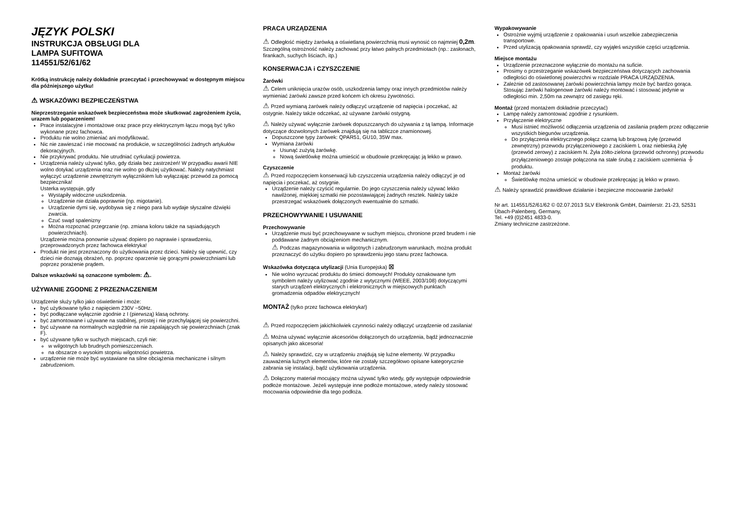JĘZYK POLSKI
INSTRUKCJA OBSŁUGI DLA
LAMPA SUFITOWA
114551/52/61/62
Krótką instrukcję należy dokładnie przeczytać i przechowywać w dostępnym miejscu dla późniejszego użytku!
⚠ WSKAZÓWKI BEZPIECZEŃSTWA
Nieprzestrzeganie wskazówek bezpieczeństwa może skutkować zagrożeniem życia, urazem lub poparzeniem!
Prace instalacyjne i montażowe oraz prace przy elektrycznym łączu mogą być tylko wykonane przez fachowca.
Produktu nie wolno zmieniać ani modyfikować.
Nic nie zawieszać i nie mocować na produkcie, w szczególności żadnych artykułów dekoracyjnych.
Nie przykrywać produktu. Nie utrudniać cyrkulacji powietrza.
Urządzenia należy używać tylko, gdy działa bez zastrzeżeń! W przypadku awarii NIE wolno dotykać urządzenia oraz nie wolno go dłużej użytkować. Należy natychmiast wyłączyć urządzenie zewnętrznym wyłącznikiem lub wyłączając przewód za pomocą bezpiecznika!
Usterka występuje, gdy
Wystąpiły widoczne uszkodzenia.
Urządzenie nie działa poprawnie (np. migotanie).
Urządzenie dymi się, wydobywa się z niego para lub wydaje słyszalne dźwięki zwarcia.
Czuć swąd spalenizny
Można rozpoznać przegrzanie (np. zmiana koloru także na sąsiadujących powierzchniach).
Urządzenie można ponownie używać dopiero po naprawie i sprawdzeniu, przeprowadzonych przez fachowca elektryka!
Produkt nie jest przeznaczony do użytkowania przez dzieci. Należy się upewnić, czy dzieci nie doznają obrażeń, np. poprzez oparzenie się gorącymi powierzchniami lub poprzez porażenie prądem.
Dalsze wskazówki są oznaczone symbolem: ⚠.
UŻYWANIE ZGODNE Z PRZEZNACZENIEM
Urządzenie służy tylko jako oświetlenie i może:
być użytkowane tylko z napięciem 230V ~50Hz.
być podłączane wyłącznie zgodnie z I (pierwszą) klasą ochrony.
być zamontowane i używane na stabilnej, prostej i nie przechylającej się powierzchni.
być używane na normalnych względnie na nie zapalających się powierzchniach (znak F).
być używane tylko w suchych miejscach, czyli nie:
w wilgotnych lub brudnych pomieszczeniach.
na obszarze o wysokim stopniu wilgotności powietrza.
urządzenie nie może być wystawiane na silne obciążenia mechaniczne i silnym zabrudzeniom.
PRACA URZĄDZENIA
⚠ Odległość między żarówką a oświetlaną powierzchnią musi wynosić co najmniej 0,2m. Szczególną ostrożność należy zachować przy łatwo palnych przedmiotach (np.: zasłonach, firankach, suchych liściach, itp.)
KONSERWACJA i CZYSZCZENIE
Żarówki
⚠ Celem uniknięcia urazów osób, uszkodzenia lampy oraz innych przedmiotów należy wymieniać żarówki zawsze przed końcem ich okresu żywotności.
⚠ Przed wymianą żarówek należy odłączyć urządzenie od napięcia i poczekać, aż ostygnie. Należy także odczekać, aż używane żarówki ostygną.
⚠ Należy używać wyłącznie żarówek dopuszczanych do używania z tą lampą. Informacje dotyczące dozwolonych żarówek znajdują się na tabliczce znamionowej.
Dopuszczone typy żarówek: QPAR51, GU10, 35W max.
Wymiana żarówki
Usunąć zużytą żarówkę.
Nową świetlówkę można umieścić w obudowie przekręcając ją lekko w prawo.
Czyszczenie
⚠ Przed rozpoczęciem konserwacji lub czyszczenia urządzenia należy odłączyć je od napięcia i poczekać, aż ostygnie.
Urządzenie należy czyścić regularnie. Do jego czyszczenia należy używać lekko nawilżonej, miękkiej szmatki nie pozostawiającej żadnych resztek. Należy także przestrzegać wskazówek dołączonych ewentualnie do szmatki.
PRZECHOWYWANIE I USUWANIE
Przechowywanie
Urządzenie musi być przechowywane w suchym miejscu, chronione przed brudem i nie poddawane żadnym obciążeniom mechanicznym.
⚠ Podczas magazynowania w wilgotnych i zabrudzonym warunkach, można produkt przeznaczyć do użytku dopiero po sprawdzeniu jego stanu przez fachowca.
Wskazówka dotycząca utylizacji (Unia Europejska) ⊠
Nie wolno wyrzucać produktu do śmieci domowych! Produkty oznakowane tym symbolem należy utylizować zgodnie z wytycznymi (WEEE, 2003/108) dotyczącymi starych urządzeń elektrycznych i elektronicznych w miejscowych punktach gromadzenia odpadów elektrycznych!
MONTAŻ (tylko przez fachowca elektryka!)
⚠ Przed rozpoczęciem jakichkolwiek czynności należy odłączyć urządzenie od zasilania!
⚠ Można używać wyłącznie akcesoriów dołączonych do urządzenia, bądź jednoznacznie opisanych jako akcesoria!
⚠ Należy sprawdzić, czy w urządzeniu znajdują się luźne elementy. W przypadku zauważenia luźnych elementów, które nie zostały szczegółowo opisane kategorycznie zabrania się instalacji, bądź użytkowania urządzenia.
⚠ Dołączony materiał mocujący można używać tylko wtedy, gdy występuje odpowiednie podłoże montażowe. Jeżeli występuje inne podłoże montażowe, wtedy należy stosować mocowania odpowiednie dla tego podłoża.
Wypakowywanie
Ostrożnie wyjmij urządzenie z opakowania i usuń wszelkie zabezpieczenia transportowe.
Przed utylizacją opakowania sprawdź, czy wyjąłeś wszystkie części urządzenia.
Miejsce montażu
Urządzenie przeznaczone wyłącznie do montażu na suficie.
Prosimy o przestrzeganie wskazówek bezpieczeństwa dotyczących zachowania odległości do oświetlonej powierzchni w rozdziale PRACA URZĄDZENIA.
Zależnie od zastosowanej żarówki powierzchnia lampy może być bardzo gorąca. Stosując żarówki halogenowe żarówki należy montować i stosować jedynie w odległości min. 2,50m na zewnątrz od zasięgu ręki.
Montaż (przed montażem dokładnie przeczytać)
Lampę należy zamontować zgodnie z rysunkiem.
Przyłączenie elektryczne
Musi istnieć możliwość odłączenia urządzenia od zasilania prądem przez odłączenie wszystkich biegunów urządzenia.
Do przyłączenia elektrycznego połącz czarną lub brązową żyłę (przewód zewnętrzny) przewodu przyłączeniowego z zaciskiem L oraz niebieską żyłę (przewód zerowy) z zaciskiem N. Żyła żółto-zielona (przewód ochronny) przewodu przyłączeniowego zostaje połączona na stałe śrubą z zaciskiem uzemienia ⏚ produktu.
Montaż żarówki
Świetlówkę można umieścić w obudowie przekręcając ją lekko w prawo.
⚠ Należy sprawdzić prawidłowe działanie i bezpieczne mocowanie żarówki!
Nr art. 114551/52/61/62 © 02.07.2013 SLV Elektronik GmbH, Daimlerstr. 21-23, 52531 Übach-Palenberg, Germany,
Tel. +49 (0)2451 4833-0.
Zmiany techniczne zastrzeżone.